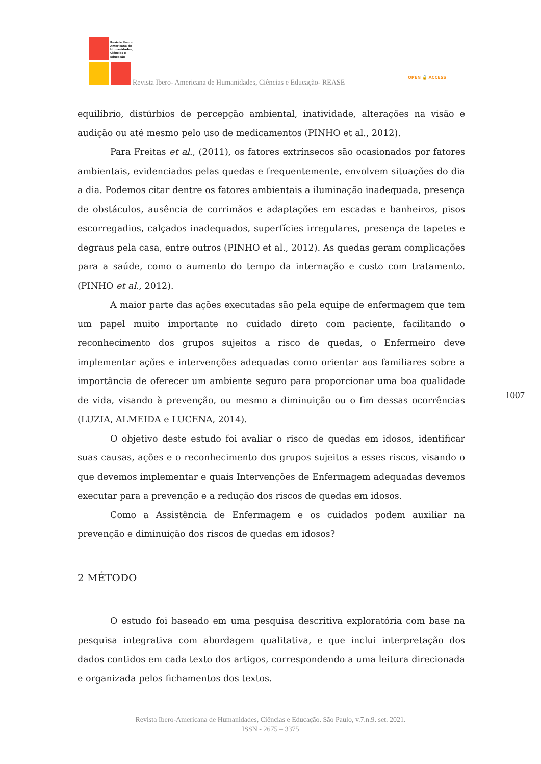Revista Ibero-
Americana de
Humanidades,
Ciências e
Educação
Revista Ibero- Americana de Humanidades, Ciências e Educação- REASE
OPEN 🔓 ACCESS
equilíbrio, distúrbios de percepção ambiental, inatividade, alterações na visão e audição ou até mesmo pelo uso de medicamentos (PINHO et al., 2012).
Para Freitas et al., (2011), os fatores extrínsecos são ocasionados por fatores ambientais, evidenciados pelas quedas e frequentemente, envolvem situações do dia a dia. Podemos citar dentre os fatores ambientais a iluminação inadequada, presença de obstáculos, ausência de corrimãos e adaptações em escadas e banheiros, pisos escorregadios, calçados inadequados, superfícies irregulares, presença de tapetes e degraus pela casa, entre outros (PINHO et al., 2012). As quedas geram complicações para a saúde, como o aumento do tempo da internação e custo com tratamento. (PINHO et al., 2012).
A maior parte das ações executadas são pela equipe de enfermagem que tem um papel muito importante no cuidado direto com paciente, facilitando o reconhecimento dos grupos sujeitos a risco de quedas, o Enfermeiro deve implementar ações e intervenções adequadas como orientar aos familiares sobre a importância de oferecer um ambiente seguro para proporcionar uma boa qualidade de vida, visando à prevenção, ou mesmo a diminuição ou o fim dessas ocorrências (LUZIA, ALMEIDA e LUCENA, 2014).
O objetivo deste estudo foi avaliar o risco de quedas em idosos, identificar suas causas, ações e o reconhecimento dos grupos sujeitos a esses riscos, visando o que devemos implementar e quais Intervenções de Enfermagem adequadas devemos executar para a prevenção e a redução dos riscos de quedas em idosos.
Como a Assistência de Enfermagem e os cuidados podem auxiliar na prevenção e diminuição dos riscos de quedas em idosos?
2 MÉTODO
O estudo foi baseado em uma pesquisa descritiva exploratória com base na pesquisa integrativa com abordagem qualitativa, e que inclui interpretação dos dados contidos em cada texto dos artigos, correspondendo a uma leitura direcionada e organizada pelos fichamentos dos textos.
1007
Revista Ibero-Americana de Humanidades, Ciências e Educação. São Paulo, v.7.n.9. set. 2021.
ISSN - 2675 – 3375